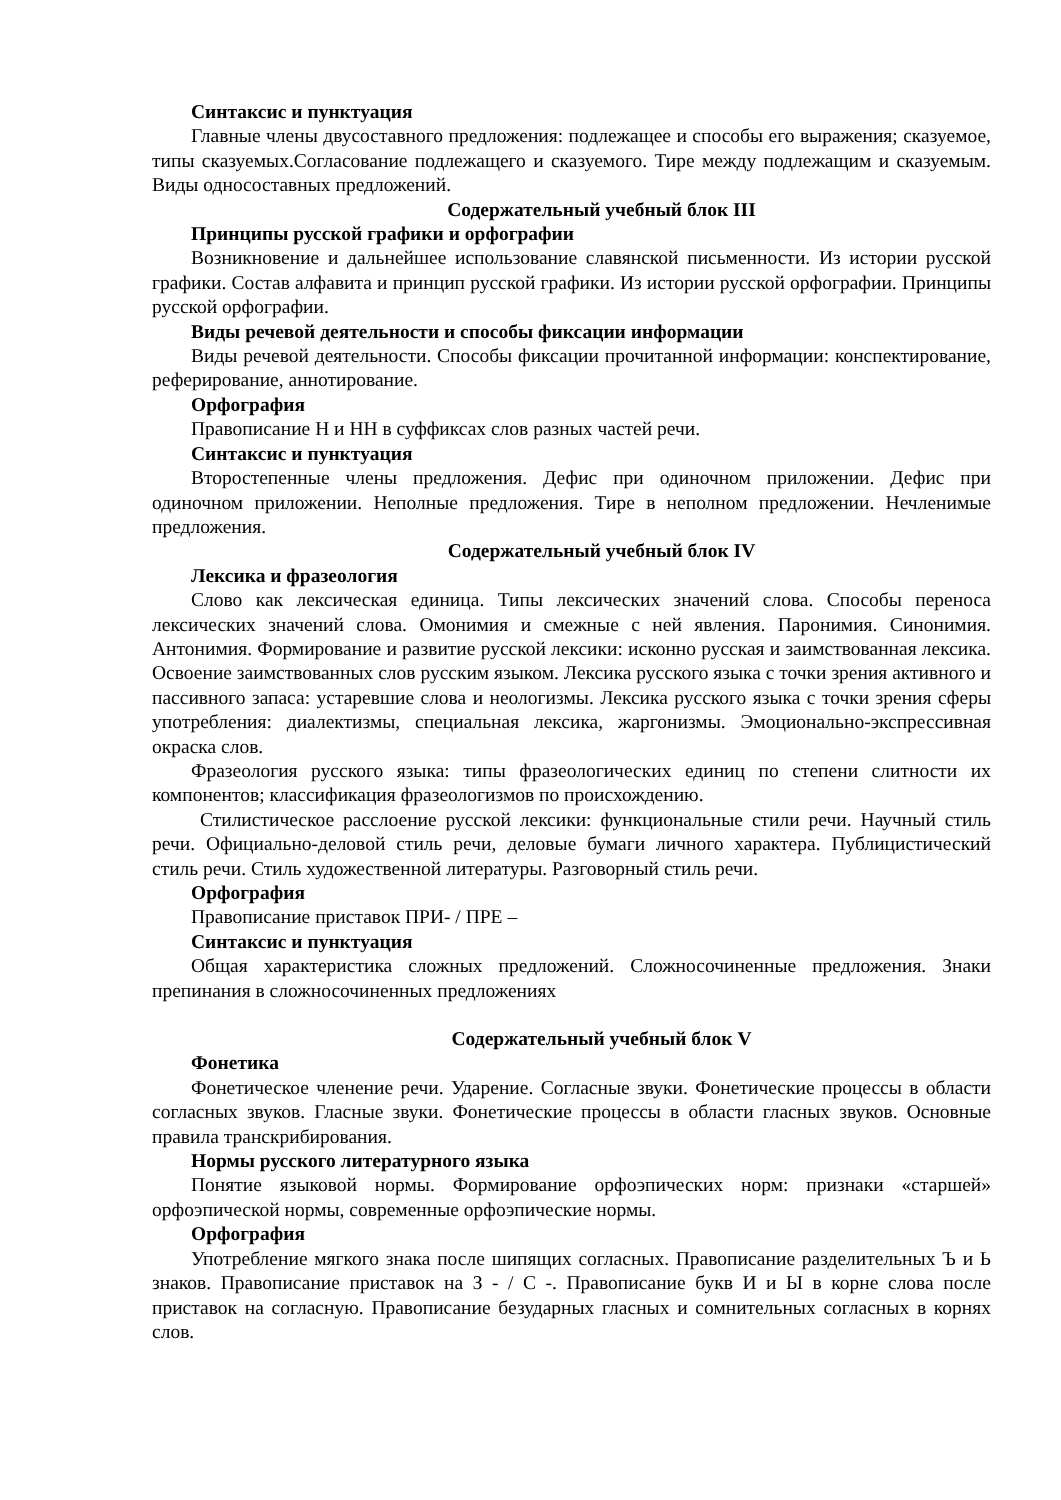Синтаксис и пунктуация
Главные члены двусоставного предложения: подлежащее и способы его выражения; сказуемое, типы сказуемых.Согласование подлежащего и сказуемого. Тире между подлежащим и сказуемым. Виды односоставных предложений.
Содержательный учебный блок III
Принципы русской графики и орфографии
Возникновение и дальнейшее использование славянской письменности. Из истории русской графики. Состав алфавита и принцип русской графики. Из истории русской орфографии. Принципы русской орфографии.
Виды речевой деятельности и способы фиксации информации
Виды речевой деятельности. Способы фиксации прочитанной информации: конспектирование, реферирование, аннотирование.
Орфография
Правописание Н и НН в суффиксах слов разных частей речи.
Синтаксис и пунктуация
Второстепенные члены предложения. Дефис при одиночном приложении. Дефис при одиночном приложении. Неполные предложения. Тире в неполном предложении. Нечленимые предложения.
Содержательный учебный блок IV
Лексика и фразеология
Слово как лексическая единица. Типы лексических значений слова. Способы переноса лексических значений слова. Омонимия и смежные с ней явления. Паронимия. Синонимия. Антонимия. Формирование и развитие русской лексики: исконно русская и заимствованная лексика. Освоение заимствованных слов русским языком. Лексика русского языка с точки зрения активного и пассивного запаса: устаревшие слова и неологизмы. Лексика русского языка с точки зрения сферы употребления: диалектизмы, специальная лексика, жаргонизмы. Эмоционально-экспрессивная окраска слов.
Фразеология русского языка: типы фразеологических единиц по степени слитности их компонентов; классификация фразеологизмов по происхождению.
Стилистическое расслоение русской лексики: функциональные стили речи. Научный стиль речи. Официально-деловой стиль речи, деловые бумаги личного характера. Публицистический стиль речи. Стиль художественной литературы. Разговорный стиль речи.
Орфография
Правописание приставок ПРИ- / ПРЕ –
Синтаксис и пунктуация
Общая характеристика сложных предложений. Сложносочиненные предложения. Знаки препинания в сложносочиненных предложениях
Содержательный учебный блок V
Фонетика
Фонетическое членение речи. Ударение. Согласные звуки. Фонетические процессы в области согласных звуков. Гласные звуки. Фонетические процессы в области гласных звуков. Основные правила транскрибирования.
Нормы русского литературного языка
Понятие языковой нормы. Формирование орфоэпических норм: признаки «старшей» орфоэпической нормы, современные орфоэпические нормы.
Орфография
Употребление мягкого знака после шипящих согласных. Правописание разделительных Ъ и Ь знаков. Правописание приставок на З - / С -. Правописание букв И и Ы в корне слова после приставок на согласную. Правописание безударных гласных и сомнительных согласных в корнях слов.